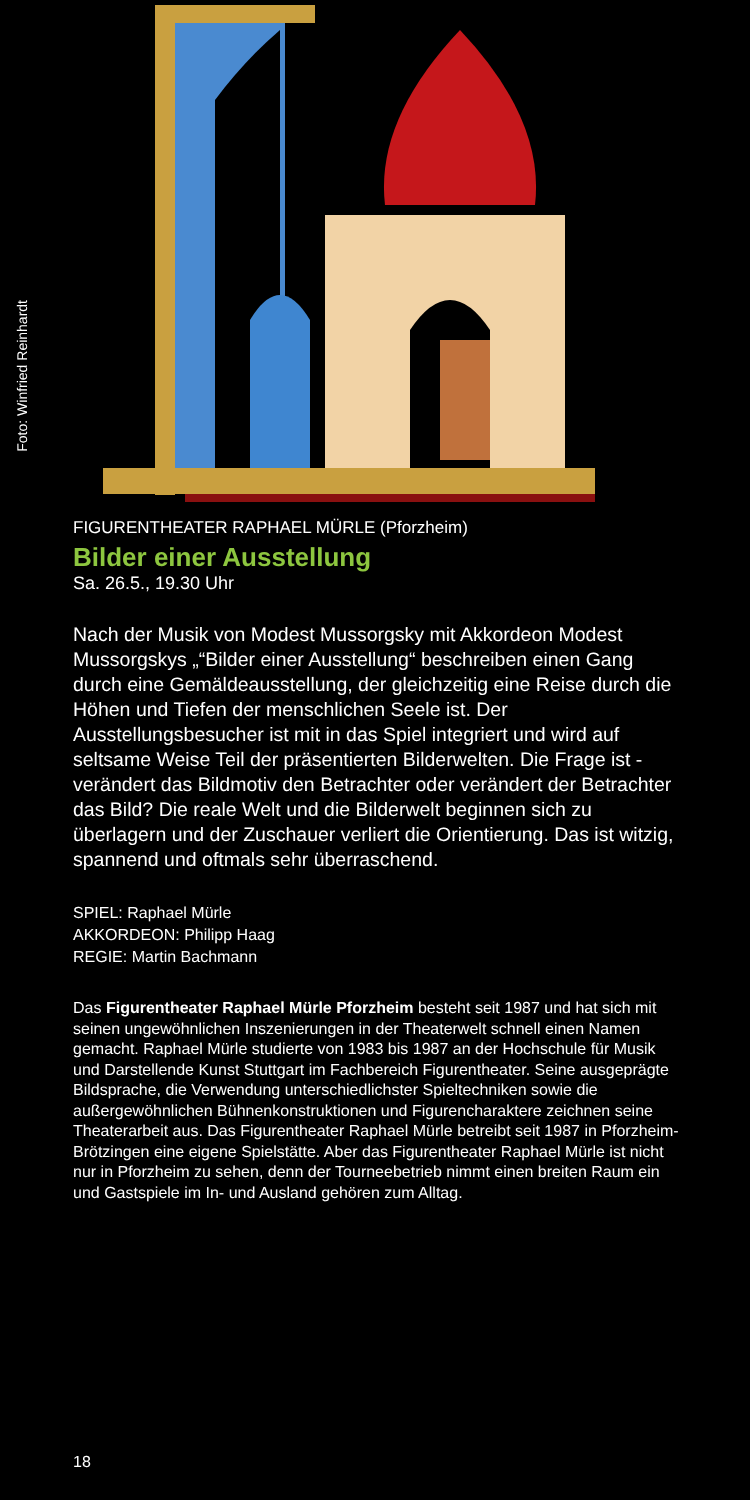Foto: Winfried Reinhardt
FIGURENTHEATER RAPHAEL MÜRLE (Pforzheim)
Bilder einer Ausstellung
Sa. 26.5., 19.30 Uhr
Nach der Musik von Modest Mussorgsky mit Akkordeon Modest Mussorgskys „“Bilder einer Ausstellung“ beschreiben einen Gang durch eine Gemäldeausstellung, der gleichzeitig eine Reise durch die Höhen und Tiefen der menschlichen Seele ist. Der Ausstellungsbesucher ist mit in das Spiel integriert und wird auf seltsame Weise Teil der präsentierten Bilderwelten. Die Frage ist - verändert das Bildmotiv den Betrachter oder verändert der Betrachter das Bild? Die reale Welt und die Bilderwelt beginnen sich zu überlagern und der Zuschauer verliert die Orientierung. Das ist witzig, spannend und oftmals sehr überraschend.
SPIEL: Raphael Mürle
AKKORDEON: Philipp Haag
REGIE: Martin Bachmann
Das Figurentheater Raphael Mürle Pforzheim besteht seit 1987 und hat sich mit seinen ungewöhnlichen Inszenierungen in der Theaterwelt schnell einen Namen gemacht. Raphael Mürle studierte von 1983 bis 1987 an der Hochschule für Musik und Darstellende Kunst Stuttgart im Fachbereich Figurentheater. Seine ausgeprägte Bildsprache, die Verwendung unterschiedlichster Spieltechniken sowie die außergewöhnlichen Bühnenkonstruktionen und Figurencharaktere zeichnen seine Theaterarbeit aus. Das Figurentheater Raphael Mürle betreibt seit 1987 in Pforzheim-Brötzingen eine eigene Spielstätte. Aber das Figurentheater Raphael Mürle ist nicht nur in Pforzheim zu sehen, denn der Tourneebetrieb nimmt einen breiten Raum ein und Gastspiele im In- und Ausland gehören zum Alltag.
18